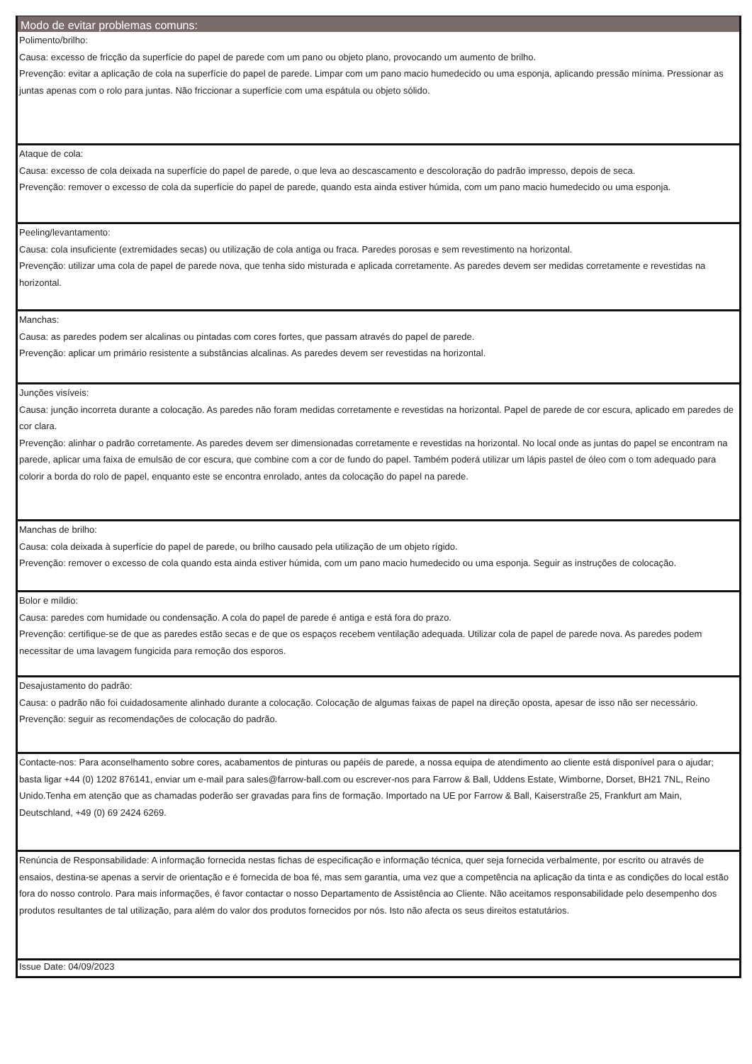Modo de evitar problemas comuns:
Polimento/brilho:
Causa: excesso de fricção da superfície do papel de parede com um pano ou objeto plano, provocando um aumento de brilho.
Prevenção: evitar a aplicação de cola na superfície do papel de parede. Limpar com um pano macio humedecido ou uma esponja, aplicando pressão mínima. Pressionar as juntas apenas com o rolo para juntas. Não friccionar a superfície com uma espátula ou objeto sólido.
Ataque de cola:
Causa: excesso de cola deixada na superfície do papel de parede, o que leva ao descascamento e descoloração do padrão impresso, depois de seca.
Prevenção: remover o excesso de cola da superfície do papel de parede, quando esta ainda estiver húmida, com um pano macio humedecido ou uma esponja.
Peeling/levantamento:
Causa: cola insuficiente (extremidades secas) ou utilização de cola antiga ou fraca. Paredes porosas e sem revestimento na horizontal.
Prevenção: utilizar uma cola de papel de parede nova, que tenha sido misturada e aplicada corretamente. As paredes devem ser medidas corretamente e revestidas na horizontal.
Manchas:
Causa: as paredes podem ser alcalinas ou pintadas com cores fortes, que passam através do papel de parede.
Prevenção: aplicar um primário resistente a substâncias alcalinas. As paredes devem ser revestidas na horizontal.
Junções visíveis:
Causa: junção incorreta durante a colocação. As paredes não foram medidas corretamente e revestidas na horizontal. Papel de parede de cor escura, aplicado em paredes de cor clara.
Prevenção: alinhar o padrão corretamente. As paredes devem ser dimensionadas corretamente e revestidas na horizontal. No local onde as juntas do papel se encontram na parede, aplicar uma faixa de emulsão de cor escura, que combine com a cor de fundo do papel. Também poderá utilizar um lápis pastel de óleo com o tom adequado para colorir a borda do rolo de papel, enquanto este se encontra enrolado, antes da colocação do papel na parede.
Manchas de brilho:
Causa: cola deixada à superfície do papel de parede, ou brilho causado pela utilização de um objeto rígido.
Prevenção: remover o excesso de cola quando esta ainda estiver húmida, com um pano macio humedecido ou uma esponja. Seguir as instruções de colocação.
Bolor e míldio:
Causa: paredes com humidade ou condensação. A cola do papel de parede é antiga e está fora do prazo.
Prevenção: certifique-se de que as paredes estão secas e de que os espaços recebem ventilação adequada. Utilizar cola de papel de parede nova. As paredes podem necessitar de uma lavagem fungicida para remoção dos esporos.
Desajustamento do padrão:
Causa: o padrão não foi cuidadosamente alinhado durante a colocação. Colocação de algumas faixas de papel na direção oposta, apesar de isso não ser necessário.
Prevenção: seguir as recomendações de colocação do padrão.
Contacte-nos: Para aconselhamento sobre cores, acabamentos de pinturas ou papéis de parede, a nossa equipa de atendimento ao cliente está disponível para o ajudar; basta ligar +44 (0) 1202 876141, enviar um e-mail para sales@farrow-ball.com ou escrever-nos para Farrow & Ball, Uddens Estate, Wimborne, Dorset, BH21 7NL, Reino Unido.Tenha em atenção que as chamadas poderão ser gravadas para fins de formação. Importado na UE por Farrow & Ball, Kaiserstraße 25, Frankfurt am Main, Deutschland, +49 (0) 69 2424 6269.
Renúncia de Responsabilidade: A informação fornecida nestas fichas de especificação e informação técnica, quer seja fornecida verbalmente, por escrito ou através de ensaios, destina-se apenas a servir de orientação e é fornecida de boa fé, mas sem garantia, uma vez que a competência na aplicação da tinta e as condições do local estão fora do nosso controlo. Para mais informações, é favor contactar o nosso Departamento de Assistência ao Cliente. Não aceitamos responsabilidade pelo desempenho dos produtos resultantes de tal utilização, para além do valor dos produtos fornecidos por nós. Isto não afecta os seus direitos estatutários.
Issue Date: 04/09/2023